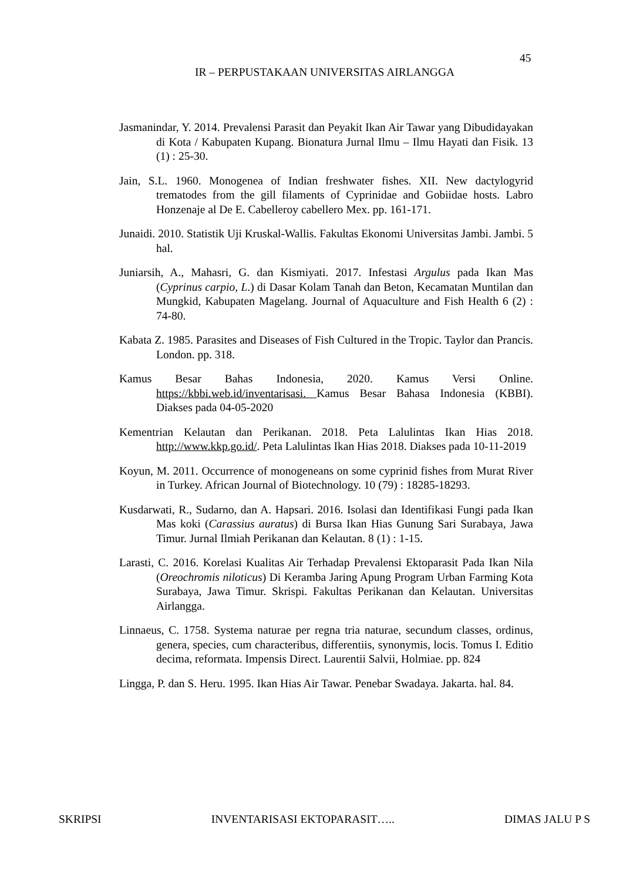45
IR – PERPUSTAKAAN UNIVERSITAS AIRLANGGA
Jasmanindar, Y. 2014. Prevalensi Parasit dan Peyakit Ikan Air Tawar yang Dibudidayakan di Kota / Kabupaten Kupang. Bionatura Jurnal Ilmu – Ilmu Hayati dan Fisik. 13 (1) : 25-30.
Jain, S.L. 1960. Monogenea of Indian freshwater fishes. XII. New dactylogyrid trematodes from the gill filaments of Cyprinidae and Gobiidae hosts. Labro Honzenaje al De E. Cabelleroy cabellero Mex. pp. 161-171.
Junaidi. 2010. Statistik Uji Kruskal-Wallis. Fakultas Ekonomi Universitas Jambi. Jambi. 5 hal.
Juniarsih, A., Mahasri, G. dan Kismiyati. 2017. Infestasi Argulus pada Ikan Mas (Cyprinus carpio, L.) di Dasar Kolam Tanah dan Beton, Kecamatan Muntilan dan Mungkid, Kabupaten Magelang. Journal of Aquaculture and Fish Health 6 (2) : 74-80.
Kabata Z. 1985. Parasites and Diseases of Fish Cultured in the Tropic. Taylor dan Prancis. London. pp. 318.
Kamus Besar Bahas Indonesia, 2020. Kamus Versi Online. https://kbbi.web.id/inventarisasi. Kamus Besar Bahasa Indonesia (KBBI). Diakses pada 04-05-2020
Kementrian Kelautan dan Perikanan. 2018. Peta Lalulintas Ikan Hias 2018. http://www.kkp.go.id/. Peta Lalulintas Ikan Hias 2018. Diakses pada 10-11-2019
Koyun, M. 2011. Occurrence of monogeneans on some cyprinid fishes from Murat River in Turkey. African Journal of Biotechnology. 10 (79) : 18285-18293.
Kusdarwati, R., Sudarno, dan A. Hapsari. 2016. Isolasi dan Identifikasi Fungi pada Ikan Mas koki (Carassius auratus) di Bursa Ikan Hias Gunung Sari Surabaya, Jawa Timur. Jurnal Ilmiah Perikanan dan Kelautan. 8 (1) : 1-15.
Larasti, C. 2016. Korelasi Kualitas Air Terhadap Prevalensi Ektoparasit Pada Ikan Nila (Oreochromis niloticus) Di Keramba Jaring Apung Program Urban Farming Kota Surabaya, Jawa Timur. Skrispi. Fakultas Perikanan dan Kelautan. Universitas Airlangga.
Linnaeus, C. 1758. Systema naturae per regna tria naturae, secundum classes, ordinus, genera, species, cum characteribus, differentiis, synonymis, locis. Tomus I. Editio decima, reformata. Impensis Direct. Laurentii Salvii, Holmiae. pp. 824
Lingga, P. dan S. Heru. 1995. Ikan Hias Air Tawar. Penebar Swadaya. Jakarta. hal. 84.
SKRIPSI INVENTARISASI EKTOPARASIT….. DIMAS JALU P S